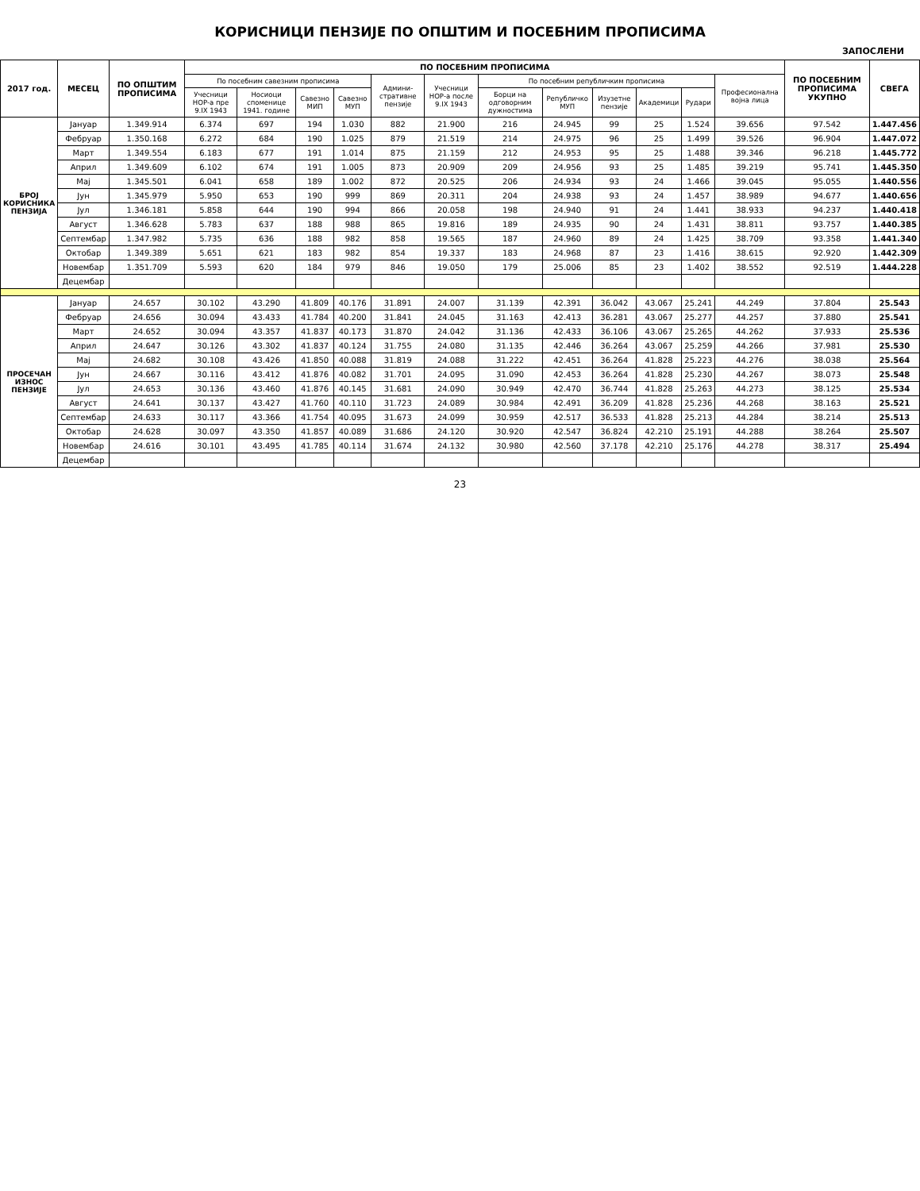КОРИСНИЦИ ПЕНЗИЈЕ ПО ОПШТИМ И ПОСЕБНИМ ПРОПИСИМА
ЗАПОСЛЕНИ
| 2017 год. | МЕСЕЦ | ПО ОПШТИМ ПРОПИСИМА | ПО ПОСЕБНИМ ПРОПИСИМА | | | | | | | | | | | | ПО ПОСЕБНИМ ПРОПИСИМА УКУПНО | СВЕГА |
| --- | --- | --- | --- | --- | --- | --- | --- | --- | --- | --- | --- | --- | --- | --- | --- | --- |
| | | | По посебним савезним прописима | | | | Админи-стративне пензије | Учесници НОР-а после 9.IX 1943 | По посебним републичким прописима | | | | | Професионална војна лица | | |
| | | | Учесници НОР-а пре 9.IX 1943 | Носиоци споменице 1941. године | Савезно МИП | Савезно МУП | | | Борци на одговорним дужностима | Републичко МУП | Изузетне пензије | Академици | Рудари | | | |
| БРОЈ КОРИСНИКА ПЕНЗИЈА | Јануар | 1.349.914 | 6.374 | 697 | 194 | 1.030 | 882 | 21.900 | 216 | 24.945 | 99 | 25 | 1.524 | 39.656 | 97.542 | 1.447.456 |
| | Фебруар | 1.350.168 | 6.272 | 684 | 190 | 1.025 | 879 | 21.519 | 214 | 24.975 | 96 | 25 | 1.499 | 39.526 | 96.904 | 1.447.072 |
| | Март | 1.349.554 | 6.183 | 677 | 191 | 1.014 | 875 | 21.159 | 212 | 24.953 | 95 | 25 | 1.488 | 39.346 | 96.218 | 1.445.772 |
| | Април | 1.349.609 | 6.102 | 674 | 191 | 1.005 | 873 | 20.909 | 209 | 24.956 | 93 | 25 | 1.485 | 39.219 | 95.741 | 1.445.350 |
| | Мај | 1.345.501 | 6.041 | 658 | 189 | 1.002 | 872 | 20.525 | 206 | 24.934 | 93 | 24 | 1.466 | 39.045 | 95.055 | 1.440.556 |
| | Јун | 1.345.979 | 5.950 | 653 | 190 | 999 | 869 | 20.311 | 204 | 24.938 | 93 | 24 | 1.457 | 38.989 | 94.677 | 1.440.656 |
| | Јул | 1.346.181 | 5.858 | 644 | 190 | 994 | 866 | 20.058 | 198 | 24.940 | 91 | 24 | 1.441 | 38.933 | 94.237 | 1.440.418 |
| | Август | 1.346.628 | 5.783 | 637 | 188 | 988 | 865 | 19.816 | 189 | 24.935 | 90 | 24 | 1.431 | 38.811 | 93.757 | 1.440.385 |
| | Септембар | 1.347.982 | 5.735 | 636 | 188 | 982 | 858 | 19.565 | 187 | 24.960 | 89 | 24 | 1.425 | 38.709 | 93.358 | 1.441.340 |
| | Октобар | 1.349.389 | 5.651 | 621 | 183 | 982 | 854 | 19.337 | 183 | 24.968 | 87 | 23 | 1.416 | 38.615 | 92.920 | 1.442.309 |
| | Новембар | 1.351.709 | 5.593 | 620 | 184 | 979 | 846 | 19.050 | 179 | 25.006 | 85 | 23 | 1.402 | 38.552 | 92.519 | 1.444.228 |
| | Децембар | | | | | | | | | | | | | | | |
| ПРОСЕЧАН ИЗНОС ПЕНЗИЈЕ | Јануар | 24.657 | 30.102 | 43.290 | 41.809 | 40.176 | 31.891 | 24.007 | 31.139 | 42.391 | 36.042 | 43.067 | 25.241 | 44.249 | 37.804 | 25.543 |
| | Фебруар | 24.656 | 30.094 | 43.433 | 41.784 | 40.200 | 31.841 | 24.045 | 31.163 | 42.413 | 36.281 | 43.067 | 25.277 | 44.257 | 37.880 | 25.541 |
| | Март | 24.652 | 30.094 | 43.357 | 41.837 | 40.173 | 31.870 | 24.042 | 31.136 | 42.433 | 36.106 | 43.067 | 25.265 | 44.262 | 37.933 | 25.536 |
| | Април | 24.647 | 30.126 | 43.302 | 41.837 | 40.124 | 31.755 | 24.080 | 31.135 | 42.446 | 36.264 | 43.067 | 25.259 | 44.266 | 37.981 | 25.530 |
| | Мај | 24.682 | 30.108 | 43.426 | 41.850 | 40.088 | 31.819 | 24.088 | 31.222 | 42.451 | 36.264 | 41.828 | 25.223 | 44.276 | 38.038 | 25.564 |
| | Јун | 24.667 | 30.116 | 43.412 | 41.876 | 40.082 | 31.701 | 24.095 | 31.090 | 42.453 | 36.264 | 41.828 | 25.230 | 44.267 | 38.073 | 25.548 |
| | Јул | 24.653 | 30.136 | 43.460 | 41.876 | 40.145 | 31.681 | 24.090 | 30.949 | 42.470 | 36.744 | 41.828 | 25.263 | 44.273 | 38.125 | 25.534 |
| | Август | 24.641 | 30.137 | 43.427 | 41.760 | 40.110 | 31.723 | 24.089 | 30.984 | 42.491 | 36.209 | 41.828 | 25.236 | 44.268 | 38.163 | 25.521 |
| | Септембар | 24.633 | 30.117 | 43.366 | 41.754 | 40.095 | 31.673 | 24.099 | 30.959 | 42.517 | 36.533 | 41.828 | 25.213 | 44.284 | 38.214 | 25.513 |
| | Октобар | 24.628 | 30.097 | 43.350 | 41.857 | 40.089 | 31.686 | 24.120 | 30.920 | 42.547 | 36.824 | 42.210 | 25.191 | 44.288 | 38.264 | 25.507 |
| | Новембар | 24.616 | 30.101 | 43.495 | 41.785 | 40.114 | 31.674 | 24.132 | 30.980 | 42.560 | 37.178 | 42.210 | 25.176 | 44.278 | 38.317 | 25.494 |
| | Децембар | | | | | | | | | | | | | | | |
23